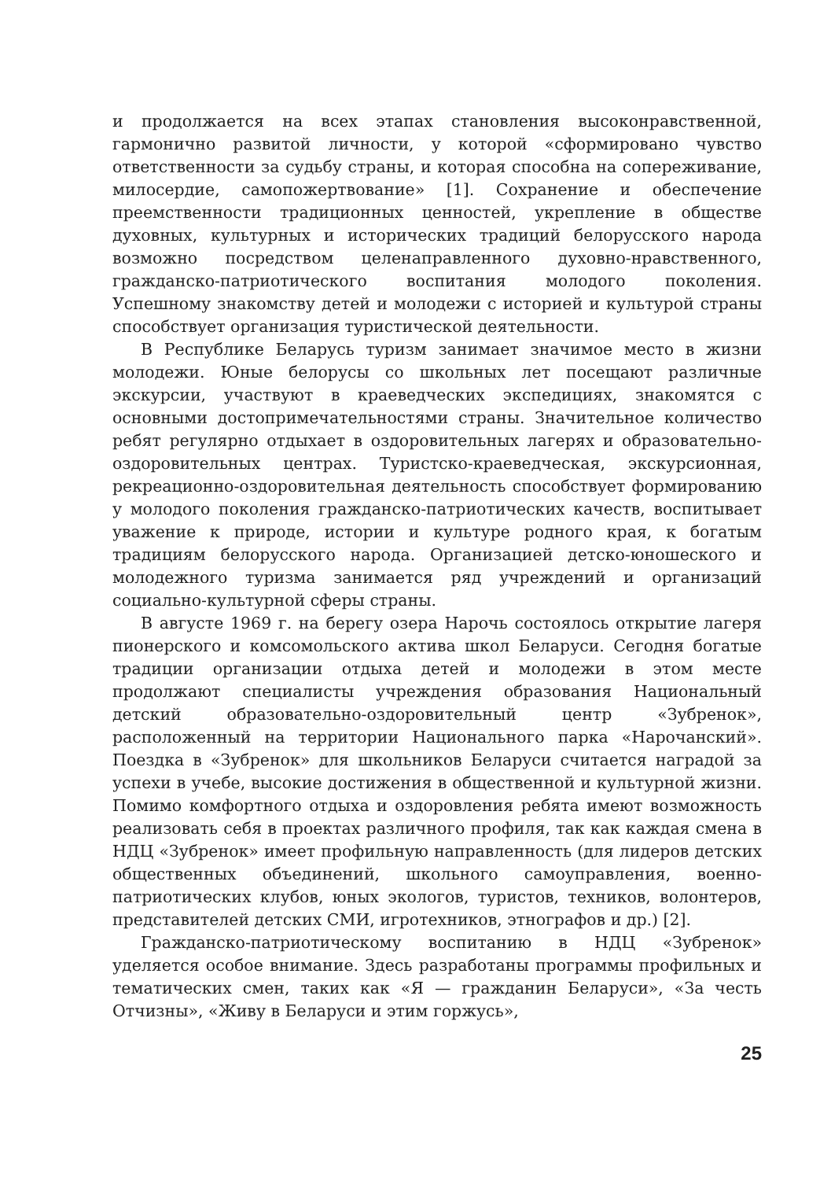и продолжается на всех этапах становления высоконравственной, гармонично развитой личности, у которой «сформировано чувство ответственности за судьбу страны, и которая способна на сопереживание, милосердие, самопожертвование» [1]. Сохранение и обеспечение преемственности традиционных ценностей, укрепление в обществе духовных, культурных и исторических традиций белорусского народа возможно посредством целенаправленного духовно-нравственного, гражданско-патриотического воспитания молодого поколения. Успешному знакомству детей и молодежи с историей и культурой страны способствует организация туристической деятельности.
В Республике Беларусь туризм занимает значимое место в жизни молодежи. Юные белорусы со школьных лет посещают различные экскурсии, участвуют в краеведческих экспедициях, знакомятся с основными достопримечательностями страны. Значительное количество ребят регулярно отдыхает в оздоровительных лагерях и образовательно-оздоровительных центрах. Туристско-краеведческая, экскурсионная, рекреационно-оздоровительная деятельность способствует формированию у молодого поколения гражданско-патриотических качеств, воспитывает уважение к природе, истории и культуре родного края, к богатым традициям белорусского народа. Организацией детско-юношеского и молодежного туризма занимается ряд учреждений и организаций социально-культурной сферы страны.
В августе 1969 г. на берегу озера Нарочь состоялось открытие лагеря пионерского и комсомольского актива школ Беларуси. Сегодня богатые традиции организации отдыха детей и молодежи в этом месте продолжают специалисты учреждения образования Национальный детский образовательно-оздоровительный центр «Зубренок», расположенный на территории Национального парка «Нарочанский». Поездка в «Зубренок» для школьников Беларуси считается наградой за успехи в учебе, высокие достижения в общественной и культурной жизни. Помимо комфортного отдыха и оздоровления ребята имеют возможность реализовать себя в проектах различного профиля, так как каждая смена в НДЦ «Зубренок» имеет профильную направленность (для лидеров детских общественных объединений, школьного самоуправления, военно-патриотических клубов, юных экологов, туристов, техников, волонтеров, представителей детских СМИ, игротехников, этнографов и др.) [2].
Гражданско-патриотическому воспитанию в НДЦ «Зубренок» уделяется особое внимание. Здесь разработаны программы профильных и тематических смен, таких как «Я — гражданин Беларуси», «За честь Отчизны», «Живу в Беларуси и этим горжусь»,
25